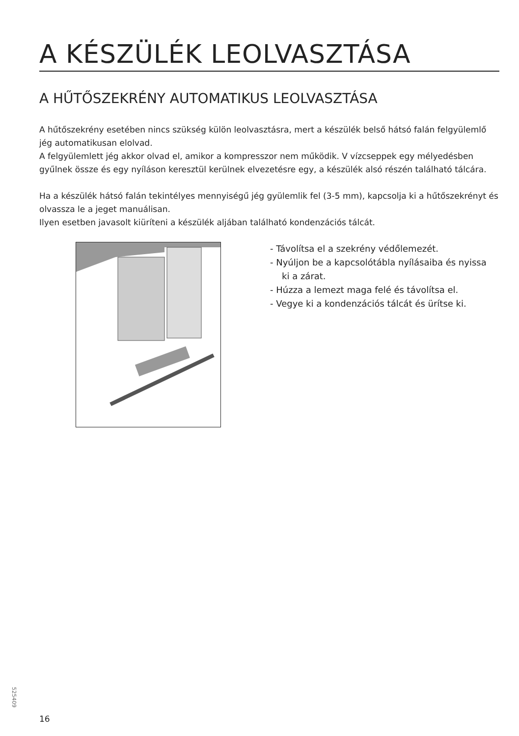A KÉSZÜLÉK LEOLVASZTÁSA
A HŰTŐSZEKRÉNY AUTOMATIKUS LEOLVASZTÁSA
A hűtőszekrény esetében nincs szükség külön leolvasztásra, mert a készülék belső hátsó falán felgyülemlő jég automatikusan elolvad.
A felgyülemlett jég akkor olvad el, amikor a kompresszor nem működik. V vízcseppek egy mélyedésben gyűlnek össze és egy nyíláson keresztül kerülnek elvezetésre egy, a készülék alsó részén található tálcára.
Ha a készülék hátsó falán tekintélyes mennyiségű jég gyülemlik fel (3-5 mm), kapcsolja ki a hűtőszekrényt és olvassza le a jeget manuálisan.
Ilyen esetben javasolt kiüríteni a készülék aljában található kondenzációs tálcát.
- Távolítsa el a szekrény védőlemezét.
- Nyúljon be a kapcsolótábla nyílásaiba és nyissa ki a zárat.
- Húzza a lemezt maga felé és távolítsa el.
- Vegye ki a kondenzációs tálcát és ürítse ki.
525409
16